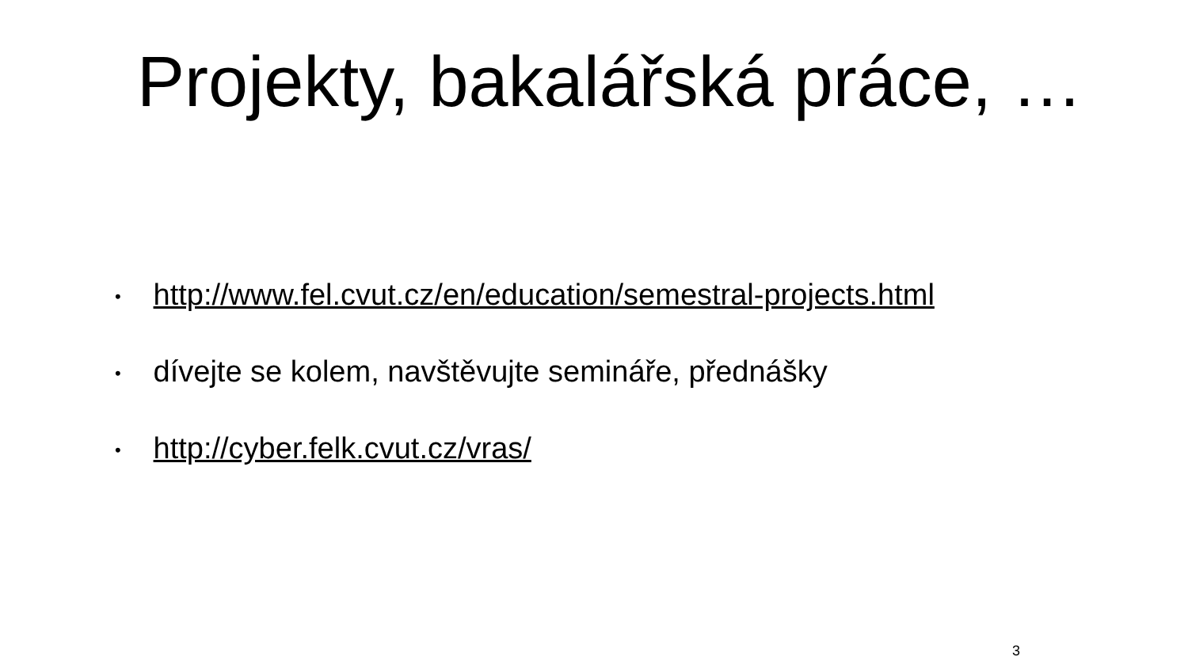Projekty, bakalářská práce, …
• http://www.fel.cvut.cz/en/education/semestral-projects.html
• dívejte se kolem, navštěvujte semináře, přednášky
• http://cyber.felk.cvut.cz/vras/
3